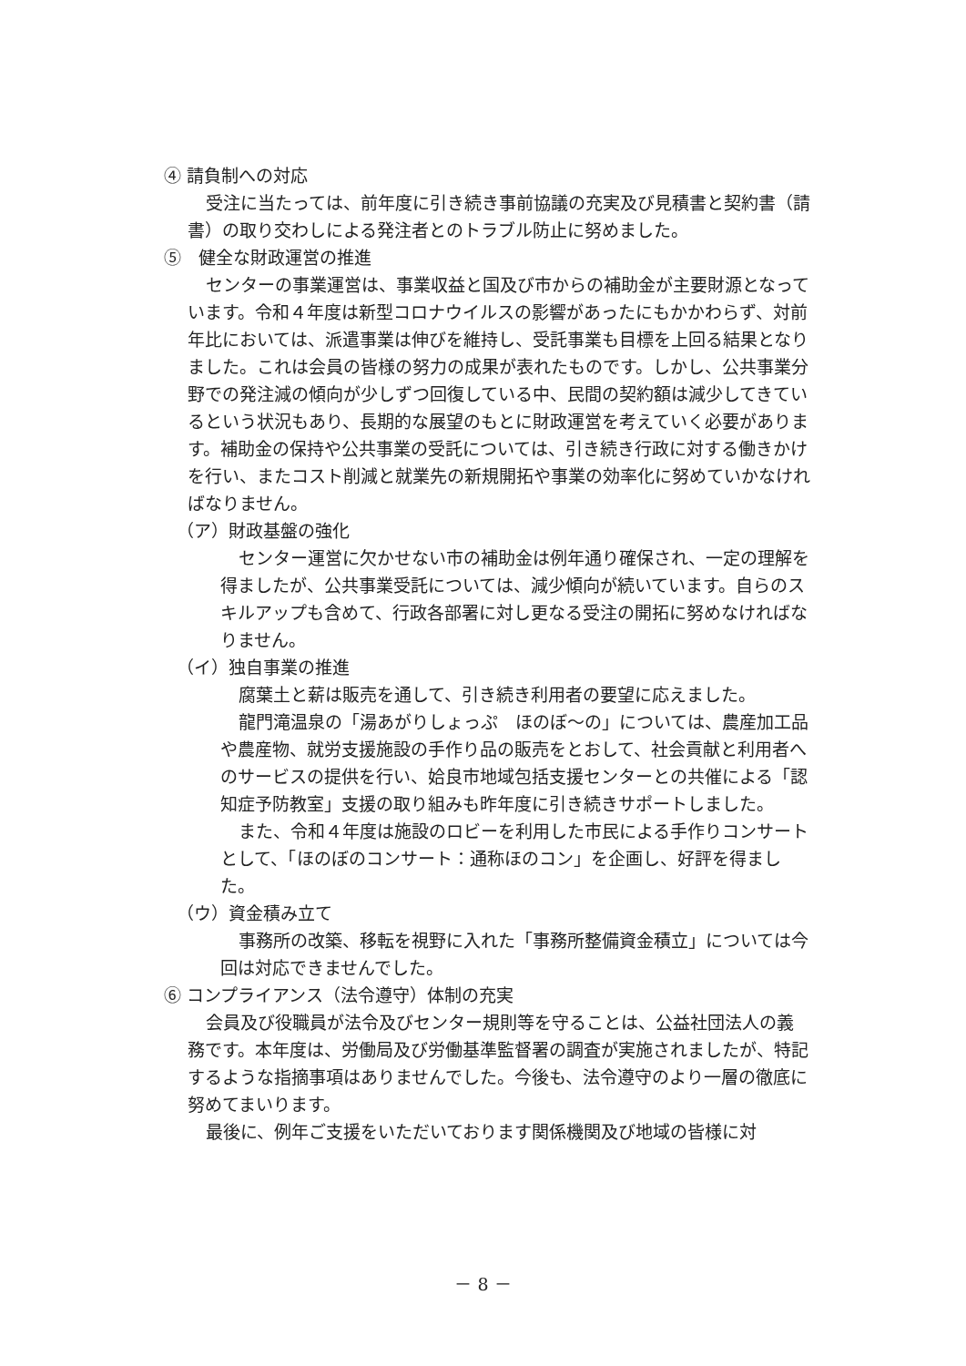④ 請負制への対応
受注に当たっては、前年度に引き続き事前協議の充実及び見積書と契約書（請書）の取り交わしによる発注者とのトラブル防止に努めました。
⑤　健全な財政運営の推進
センターの事業運営は、事業収益と国及び市からの補助金が主要財源となっています。令和４年度は新型コロナウイルスの影響があったにもかかわらず、対前年比においては、派遣事業は伸びを維持し、受託事業も目標を上回る結果となりました。これは会員の皆様の努力の成果が表れたものです。しかし、公共事業分野での発注減の傾向が少しずつ回復している中、民間の契約額は減少してきているという状況もあり、長期的な展望のもとに財政運営を考えていく必要があります。補助金の保持や公共事業の受託については、引き続き行政に対する働きかけを行い、またコスト削減と就業先の新規開拓や事業の効率化に努めていかなければなりません。
（ア）財政基盤の強化
センター運営に欠かせない市の補助金は例年通り確保され、一定の理解を得ましたが、公共事業受託については、減少傾向が続いています。自らのスキルアップも含めて、行政各部署に対し更なる受注の開拓に努めなければなりません。
（イ）独自事業の推進
腐葉土と薪は販売を通して、引き続き利用者の要望に応えました。
龍門滝温泉の「湯あがりしょっぷ　ほのぼ～の」については、農産加工品や農産物、就労支援施設の手作り品の販売をとおして、社会貢献と利用者へのサービスの提供を行い、姶良市地域包括支援センターとの共催による「認知症予防教室」支援の取り組みも昨年度に引き続きサポートしました。
また、令和４年度は施設のロビーを利用した市民による手作りコンサートとして、「ほのぼのコンサート：通称ほのコン」を企画し、好評を得ました。
（ウ）資金積み立て
事務所の改築、移転を視野に入れた「事務所整備資金積立」については今回は対応できませんでした。
⑥ コンプライアンス（法令遵守）体制の充実
会員及び役職員が法令及びセンター規則等を守ることは、公益社団法人の義務です。本年度は、労働局及び労働基準監督署の調査が実施されましたが、特記するような指摘事項はありませんでした。今後も、法令遵守のより一層の徹底に努めてまいります。
最後に、例年ご支援をいただいております関係機関及び地域の皆様に対
－ 8 －